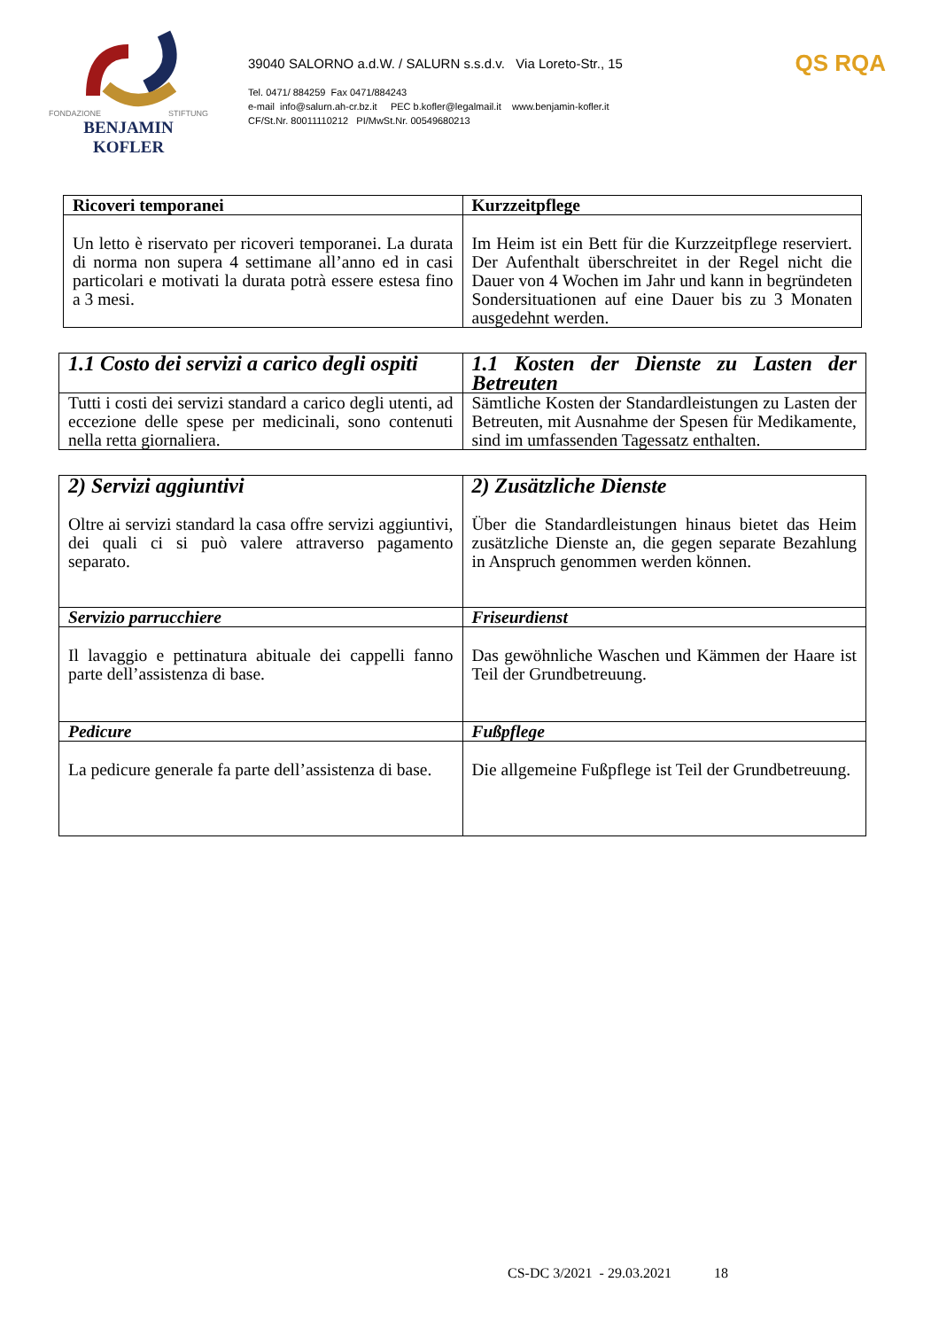FONDAZIONE STIFTUNG
BENJAMIN KOFLER
39040 SALORNO a.d.W. / SALURN s.s.d.v. Via Loreto-Str., 15
Tel. 0471/ 884259 Fax 0471/884243
e-mail info@salurn.ah-cr.bz.it PEC b.kofler@legalmail.it www.benjamin-kofler.it
CF/St.Nr. 80011110212 PI/MwSt.Nr. 00549680213
QS RQA
| Ricoveri temporanei | Kurzzeitpflege |
| --- | --- |
| Un letto è riservato per ricoveri temporanei. La durata di norma non supera 4 settimane all’anno ed in casi particolari e motivati la durata potrà essere estesa fino a 3 mesi. | Im Heim ist ein Bett für die Kurzzeitpflege reserviert. Der Aufenthalt überschreitet in der Regel nicht die Dauer von 4 Wochen im Jahr und kann in begründeten Sondersituationen auf eine Dauer bis zu 3 Monaten ausgedehnt werden. |
| 1.1 Costo dei servizi a carico degli ospiti | 1.1 Kosten der Dienste zu Lasten der Betreuten |
| Tutti i costi dei servizi standard a carico degli utenti, ad eccezione delle spese per medicinali, sono contenuti nella retta giornaliera. | Sämtliche Kosten der Standardleistungen zu Lasten der Betreuten, mit Ausnahme der Spesen für Medikamente, sind im umfassenden Tagessatz enthalten. |
| 2) Servizi aggiuntivi Oltre ai servizi standard la casa offre servizi aggiuntivi, dei quali ci si può valere attraverso pagamento separato. | 2) Zusätzliche Dienste Über die Standardleistungen hinaus bietet das Heim zusätzliche Dienste an, die gegen separate Bezahlung in Anspruch genommen werden können. |
| Servizio parrucchiere | Friseurdienst |
| Il lavaggio e pettinatura abituale dei cappelli fanno parte dell’assistenza di base. | Das gewöhnliche Waschen und Kämmen der Haare ist Teil der Grundbetreuung. |
| Pedicure | Fußpflege |
| La pedicure generale fa parte dell’assistenza di base. | Die allgemeine Fußpflege ist Teil der Grundbetreuung. |
CS-DC 3/2021 - 29.03.2021 18